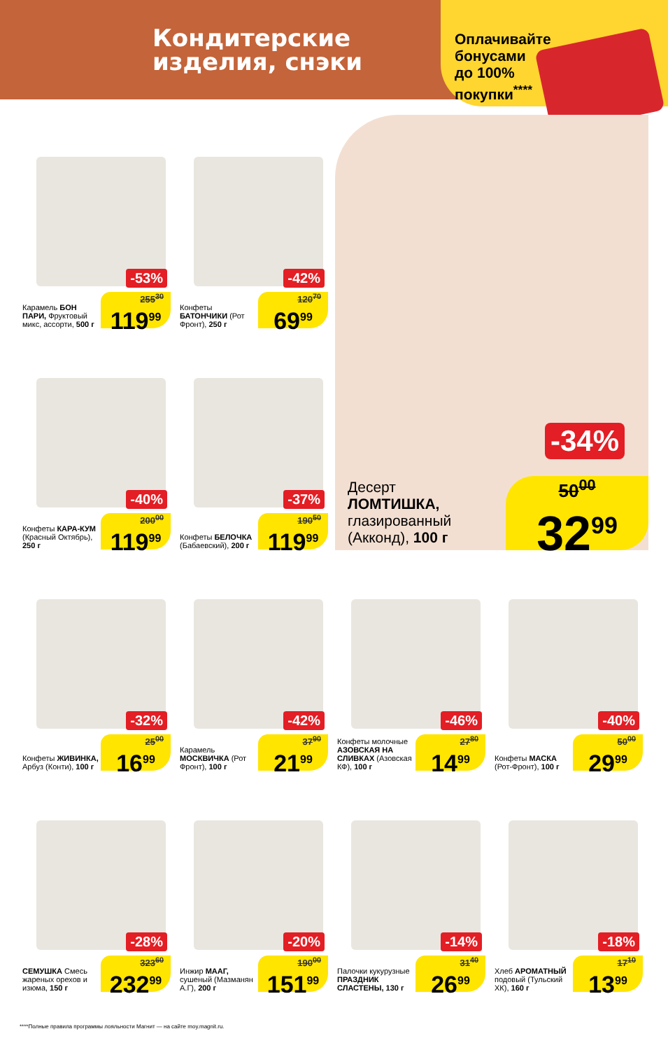Кондитерские
изделия, снэки
Оплачивайте
бонусами
до 100%
покупки<sup>****</sup>
-34%
Десерт
ЛОМТИШКА,
глазированный
(Акконд), 100 г
50<sup>00</sup>
32<sup>99</sup>
-53%
Карамель БОН ПАРИ, Фруктовый микс, ассорти, 500 г
255<sup>30</sup>
119<sup>99</sup>
-42%
Конфеты БАТОНЧИКИ (Рот Фронт), 250 г
120<sup>70</sup>
69<sup>99</sup>
-40%
Конфеты КАРА-КУМ (Красный Октябрь), 250 г
200<sup>00</sup>
119<sup>99</sup>
-37%
Конфеты БЕЛОЧКА (Бабаевский), 200 г
190<sup>50</sup>
119<sup>99</sup>
-32%
Конфеты ЖИВИНКА, Арбуз (Конти), 100 г
25<sup>00</sup>
16<sup>99</sup>
-42%
Карамель МОСКВИЧКА (Рот Фронт), 100 г
37<sup>90</sup>
21<sup>99</sup>
-46%
Конфеты молочные АЗОВСКАЯ НА СЛИВКАХ (Азовская КФ), 100 г
27<sup>80</sup>
14<sup>99</sup>
-40%
Конфеты МАСКА (Рот-Фронт), 100 г
50<sup>00</sup>
29<sup>99</sup>
-28%
СЕМУШКА Смесь жареных орехов и изюма, 150 г
323<sup>60</sup>
232<sup>99</sup>
-20%
Инжир МААГ, сушеный (Мазманян А.Г), 200 г
190<sup>00</sup>
151<sup>99</sup>
-14%
Палочки кукурузные ПРАЗДНИК СЛАСТЕНЫ, 130 г
31<sup>40</sup>
26<sup>99</sup>
-18%
Хлеб АРОМАТНЫЙ подовый (Тульский ХК), 160 г
17<sup>10</sup>
13<sup>99</sup>
****Полные правила программы лояльности Магнит — на сайте moy.magnit.ru.